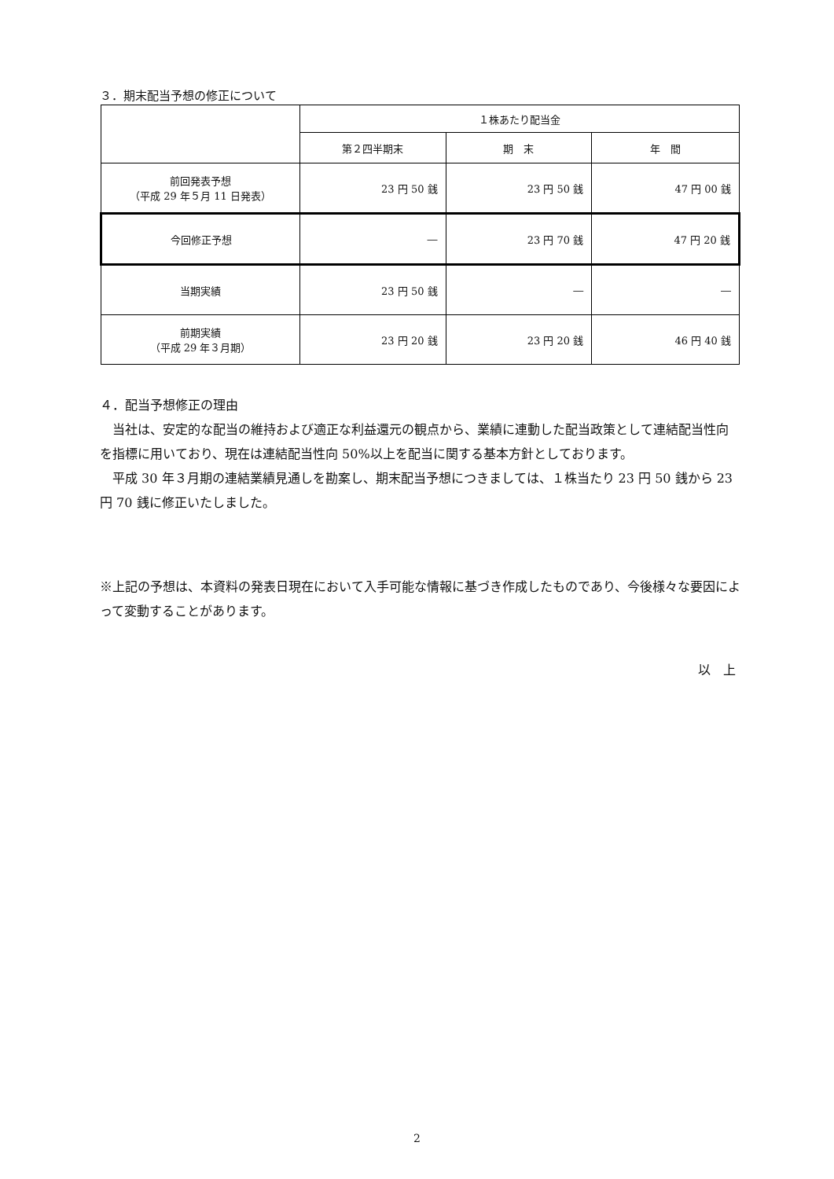３．期末配当予想の修正について
| | １株あたり配当金 | | |
| --- | --- | --- | --- |
| | 第２四半期末 | 期 末 | 年 間 |
| 前回発表予想 （平成 29 年５月 11 日発表） | 23 円 50 銭 | 23 円 50 銭 | 47 円 00 銭 |
| 今回修正予想 | ― | 23 円 70 銭 | 47 円 20 銭 |
| 当期実績 | 23 円 50 銭 | ― | ― |
| 前期実績 （平成 29 年３月期） | 23 円 20 銭 | 23 円 20 銭 | 46 円 40 銭 |
４．配当予想修正の理由
　当社は、安定的な配当の維持および適正な利益還元の観点から、業績に連動した配当政策として連結配当性向を指標に用いており、現在は連結配当性向 50%以上を配当に関する基本方針としております。
　平成 30 年３月期の連結業績見通しを勘案し、期末配当予想につきましては、１株当たり 23 円 50 銭から 23 円 70 銭に修正いたしました。
※上記の予想は、本資料の発表日現在において入手可能な情報に基づき作成したものであり、今後様々な要因によって変動することがあります。
以　上
2